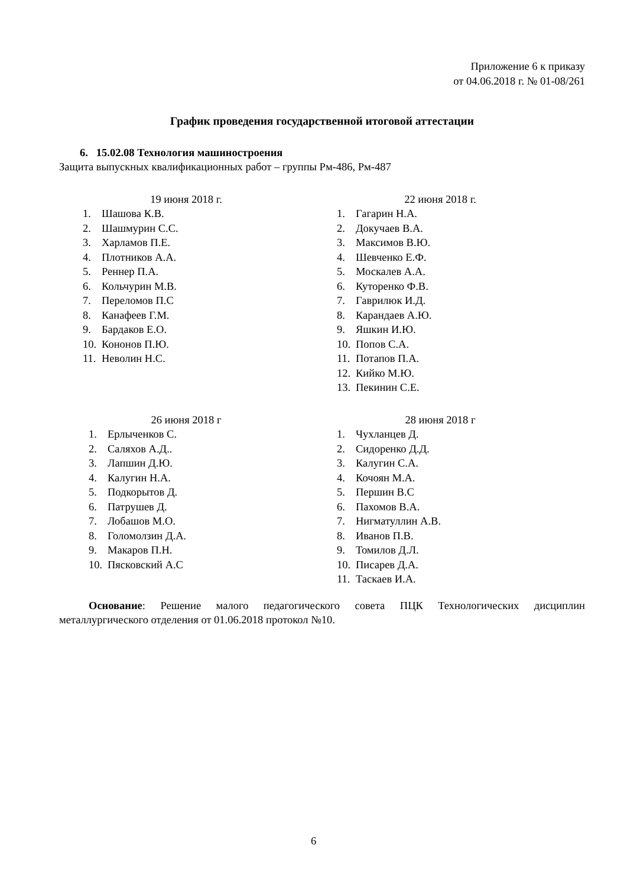Приложение 6 к приказу
от 04.06.2018 г. № 01-08/261
График проведения государственной итоговой аттестации
6. 15.02.08 Технология машиностроения
Защита выпускных квалификационных работ – группы Рм-486, Рм-487
19 июня 2018 г.
1. Шашова К.В.
2. Шашмурин С.С.
3. Харламов П.Е.
4. Плотников А.А.
5. Реннер П.А.
6. Кольчурин М.В.
7. Переломов П.С
8. Канафеев Г.М.
9. Бардаков Е.О.
10. Кононов П.Ю.
11. Неволин Н.С.
22 июня 2018 г.
1. Гагарин Н.А.
2. Докучаев В.А.
3. Максимов В.Ю.
4. Шевченко Е.Ф.
5. Москалев А.А.
6. Куторенко Ф.В.
7. Гаврилюк И.Д.
8. Карандаев А.Ю.
9. Яшкин И.Ю.
10. Попов С.А.
11. Потапов П.А.
12. Кийко М.Ю.
13. Пекинин С.Е.
26 июня 2018 г
1. Ерлыченков С.
2. Саляхов А.Д..
3. Лапшин Д.Ю.
4. Калугин Н.А.
5. Подкорытов Д.
6. Патрушев Д.
7. Лобашов М.О.
8. Голомолзин Д.А.
9. Макаров П.Н.
10. Пясковский А.С
28 июня 2018 г
1. Чухланцев Д.
2. Сидоренко Д.Д.
3. Калугин С.А.
4. Кочоян М.А.
5. Першин В.С
6. Пахомов В.А.
7. Нигматуллин А.В.
8. Иванов П.В.
9. Томилов Д.Л.
10. Писарев Д.А.
11. Таскаев И.А.
Основание: Решение малого педагогического совета ПЦК Технологических дисциплин металлургического отделения от 01.06.2018 протокол №10.
6